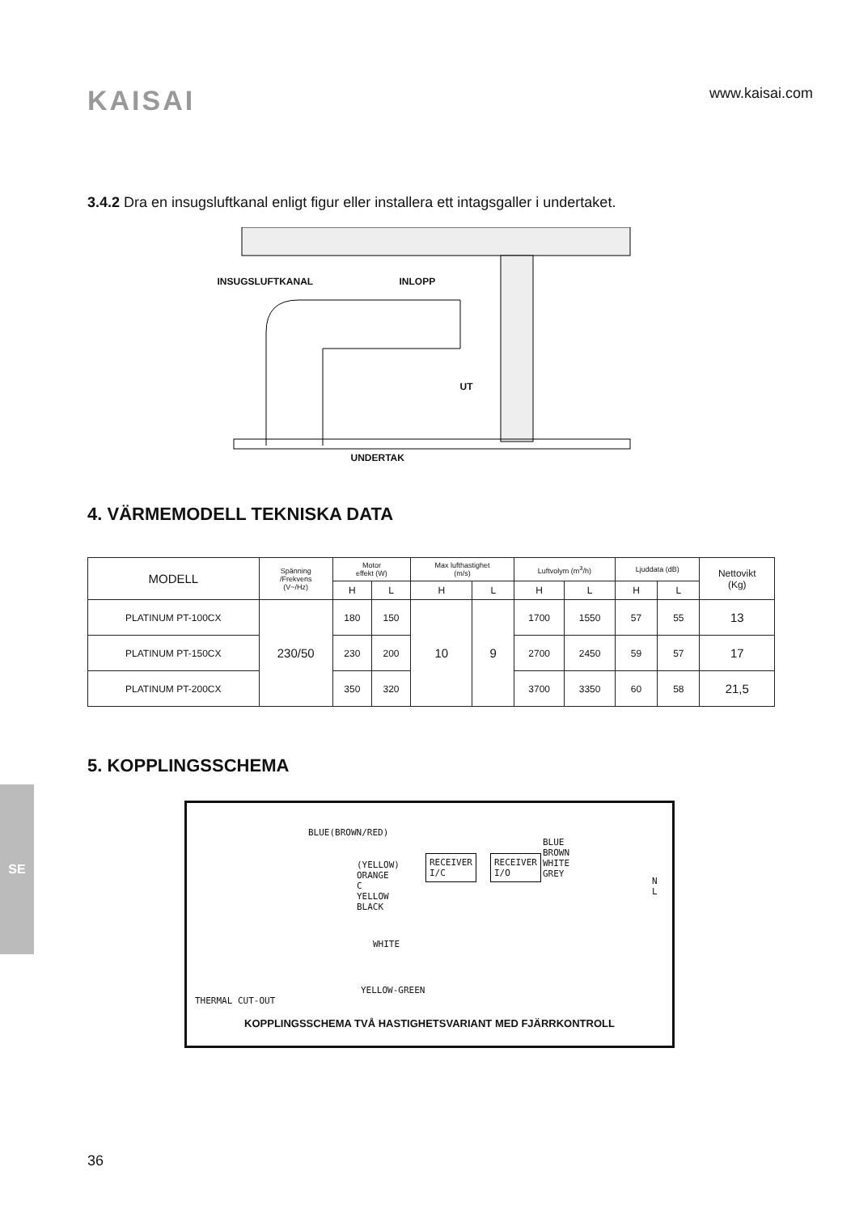KAISAI
www.kaisai.com
3.4.2 Dra en insugsluftkanal enligt figur eller installera ett intagsgaller i undertaket.
INSUGSLUFTKANAL INLOPP
UT
UNDERTAK
4. VÄRMEMODELL TEKNISKA DATA
| MODELL | Spänning /Frekvens (V~/Hz) | Motor effekt (W) | | Max lufthastighet (m/s) | | Luftvolym (m<sup>3</sup>/h) | | Ljuddata (dB) | | Nettovikt (Kg) |
| --- | --- | --- | --- | --- | --- | --- | --- | --- | --- | --- |
| | | H | L | H | L | H | L | H | L | |
| PLATINUM PT-100CX | 230/50 | 180 | 150 | 10 | 9 | 1700 | 1550 | 57 | 55 | 13 |
| PLATINUM PT-150CX | | 230 | 200 | | | 2700 | 2450 | 59 | 57 | 17 |
| PLATINUM PT-200CX | | 350 | 320 | | | 3700 | 3350 | 60 | 58 | 21,5 |
5. KOPPLINGSSCHEMA
BLUE(BROWN/RED)
(YELLOW)
ORANGE
C
YELLOW
BLACK
WHITE
RECEIVER
I/C
RECEIVER
I/O
BLUE
BROWN
WHITE
GREY
N
L
THERMAL CUT-OUT
YELLOW-GREEN
KOPPLINGSSCHEMA TVÅ HASTIGHETSVARIANT MED FJÄRRKONTROLL
SE
36